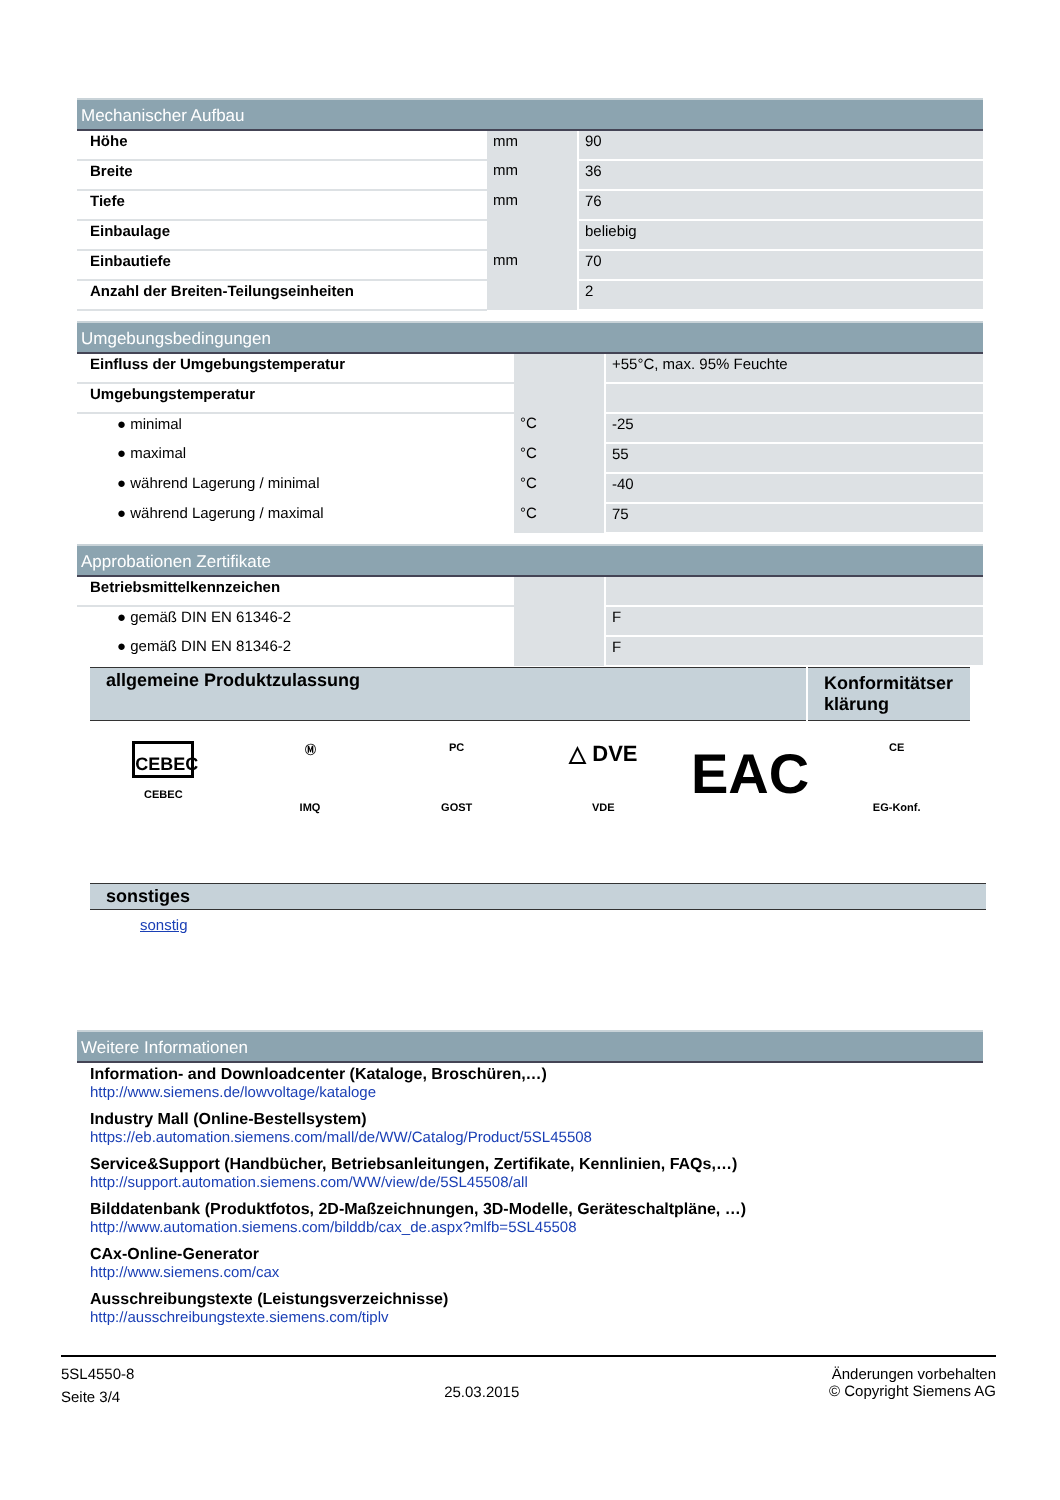Mechanischer Aufbau
| Höhe | mm | 90 |
| Breite | mm | 36 |
| Tiefe | mm | 76 |
| Einbaulage | | beliebig |
| Einbautiefe | mm | 70 |
| Anzahl der Breiten-Teilungseinheiten | | 2 |
Umgebungsbedingungen
| Einfluss der Umgebungstemperatur | | +55°C, max. 95% Feuchte |
| Umgebungstemperatur | | |
| ● minimal | °C | -25 |
| ● maximal | °C | 55 |
| ● während Lagerung / minimal | °C | -40 |
| ● während Lagerung / maximal | °C | 75 |
Approbationen Zertifikate
| Betriebsmittelkennzeichen | | |
| ● gemäß DIN EN 61346-2 | | F |
| ● gemäß DIN EN 81346-2 | | F |
| allgemeine Produktzulassung | Konformitätser klärung |
CEBEC
CEBEC
Ⓜ
IMQ
PC
GOST
△ DVE
VDE
EAC
CE
EG-Konf.
sonstiges
sonstig
Weitere Informationen
Information- and Downloadcenter (Kataloge, Broschüren,…)
http://www.siemens.de/lowvoltage/kataloge
Industry Mall (Online-Bestellsystem)
https://eb.automation.siemens.com/mall/de/WW/Catalog/Product/5SL45508
Service&Support (Handbücher, Betriebsanleitungen, Zertifikate, Kennlinien, FAQs,…)
http://support.automation.siemens.com/WW/view/de/5SL45508/all
Bilddatenbank (Produktfotos, 2D-Maßzeichnungen, 3D-Modelle, Geräteschaltpläne, …)
http://www.automation.siemens.com/bilddb/cax_de.aspx?mlfb=5SL45508
CAx-Online-Generator
http://www.siemens.com/cax
Ausschreibungstexte (Leistungsverzeichnisse)
http://ausschreibungstexte.siemens.com/tiplv
5SL4550-8
Seite 3/4
25.03.2015
Änderungen vorbehalten
© Copyright Siemens AG